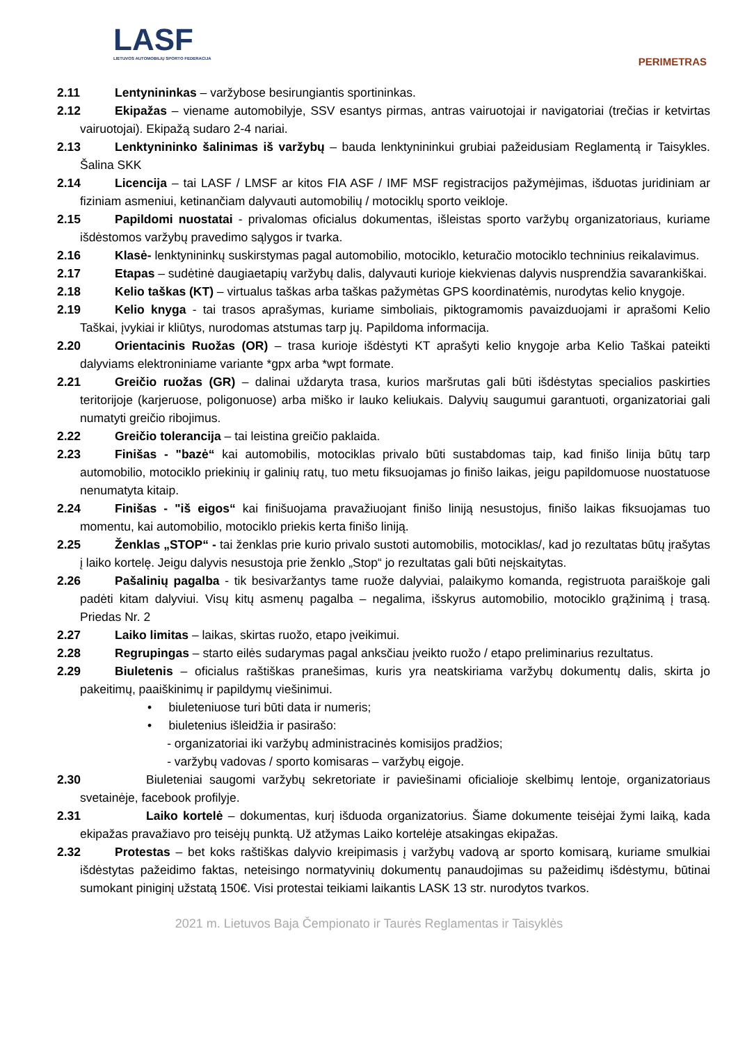LASF
LIETUVOS AUTOMOBILIŲ SPORTO FEDERACIJA
PERIMETRAS
2.11 Lentynininkas – varžybose besirungiantis sportininkas.
2.12 Ekipažas – viename automobilyje, SSV esantys pirmas, antras vairuotojai ir navigatoriai (trečias ir ketvirtas vairuotojai). Ekipažą sudaro 2-4 nariai.
2.13 Lenktynininko šalinimas iš varžybų – bauda lenktynininkui grubiai pažeidusiam Reglamentą ir Taisykles. Šalina SKK
2.14 Licencija – tai LASF / LMSF ar kitos FIA ASF / IMF MSF registracijos pažymėjimas, išduotas juridiniam ar fiziniam asmeniui, ketinančiam dalyvauti automobilių / motociklų sporto veikloje.
2.15 Papildomi nuostatai - privalomas oficialus dokumentas, išleistas sporto varžybų organizatoriaus, kuriame išdėstomos varžybų pravedimo sąlygos ir tvarka.
2.16 Klasė- lenktynininkų suskirstymas pagal automobilio, motociklo, keturačio motociklo techninius reikalavimus.
2.17 Etapas – sudėtinė daugiaetapių varžybų dalis, dalyvauti kurioje kiekvienas dalyvis nusprendžia savarankiškai.
2.18 Kelio taškas (KT) – virtualus taškas arba taškas pažymėtas GPS koordinatėmis, nurodytas kelio knygoje.
2.19 Kelio knyga - tai trasos aprašymas, kuriame simboliais, piktogramomis pavaizduojami ir aprašomi Kelio Taškai, įvykiai ir kliūtys, nurodomas atstumas tarp jų. Papildoma informacija.
2.20 Orientacinis Ruožas (OR) – trasa kurioje išdėstyti KT aprašyti kelio knygoje arba Kelio Taškai pateikti dalyviams elektroniniame variante *gpx arba *wpt formate.
2.21 Greičio ruožas (GR) – dalinai uždaryta trasa, kurios maršrutas gali būti išdėstytas specialios paskirties teritorijoje (karjeruose, poligonuose) arba miško ir lauko keliukais. Dalyvių saugumui garantuoti, organizatoriai gali numatyti greičio ribojimus.
2.22 Greičio tolerancija – tai leistina greičio paklaida.
2.23 Finišas - "bazė“ kai automobilis, motociklas privalo būti sustabdomas taip, kad finišo linija būtų tarp automobilio, motociklo priekinių ir galinių ratų, tuo metu fiksuojamas jo finišo laikas, jeigu papildomuose nuostatuose nenumatyta kitaip.
2.24 Finišas - "iš eigos“ kai finišuojama pravažiuojant finišo liniją nesustojus, finišo laikas fiksuojamas tuo momentu, kai automobilio, motociklo priekis kerta finišo liniją.
2.25 Ženklas „STOP“ - tai ženklas prie kurio privalo sustoti automobilis, motociklas/, kad jo rezultatas būtų įrašytas į laiko kortelę. Jeigu dalyvis nesustoja prie ženklo „Stop“ jo rezultatas gali būti neįskaitytas.
2.26 Pašalinių pagalba - tik besivaržantys tame ruože dalyviai, palaikymo komanda, registruota paraiškoje gali padėti kitam dalyviui. Visų kitų asmenų pagalba – negalima, išskyrus automobilio, motociklo grąžinimą į trasą. Priedas Nr. 2
2.27 Laiko limitas – laikas, skirtas ruožo, etapo įveikimui.
2.28 Regrupingas – starto eilės sudarymas pagal anksčiau įveikto ruožo / etapo preliminarius rezultatus.
2.29 Biuletenis – oficialus raštiškas pranešimas, kuris yra neatskiriama varžybų dokumentų dalis, skirta jo pakeitimų, paaiškinimų ir papildymų viešinimui.
• biuleteniuose turi būti data ir numeris;
• biuletenius išleidžia ir pasirašo:
- organizatoriai iki varžybų administracinės komisijos pradžios;
- varžybų vadovas / sporto komisaras – varžybų eigoje.
2.30 Biuleteniai saugomi varžybų sekretoriate ir paviešinami oficialioje skelbimų lentoje, organizatoriaus svetainėje, facebook profilyje.
2.31 Laiko kortelė – dokumentas, kurį išduoda organizatorius. Šiame dokumente teisėjai žymi laiką, kada ekipažas pravažiavo pro teisėjų punktą. Už atžymas Laiko kortelėje atsakingas ekipažas.
2.32 Protestas – bet koks raštiškas dalyvio kreipimasis į varžybų vadovą ar sporto komisarą, kuriame smulkiai išdėstytas pažeidimo faktas, neteisingo normatyvinių dokumentų panaudojimas su pažeidimų išdėstymu, būtinai sumokant piniginį užstatą 150€. Visi protestai teikiami laikantis LASK 13 str. nurodytos tvarkos.
2021 m. Lietuvos Baja Čempionato ir Taurės Reglamentas ir Taisyklės